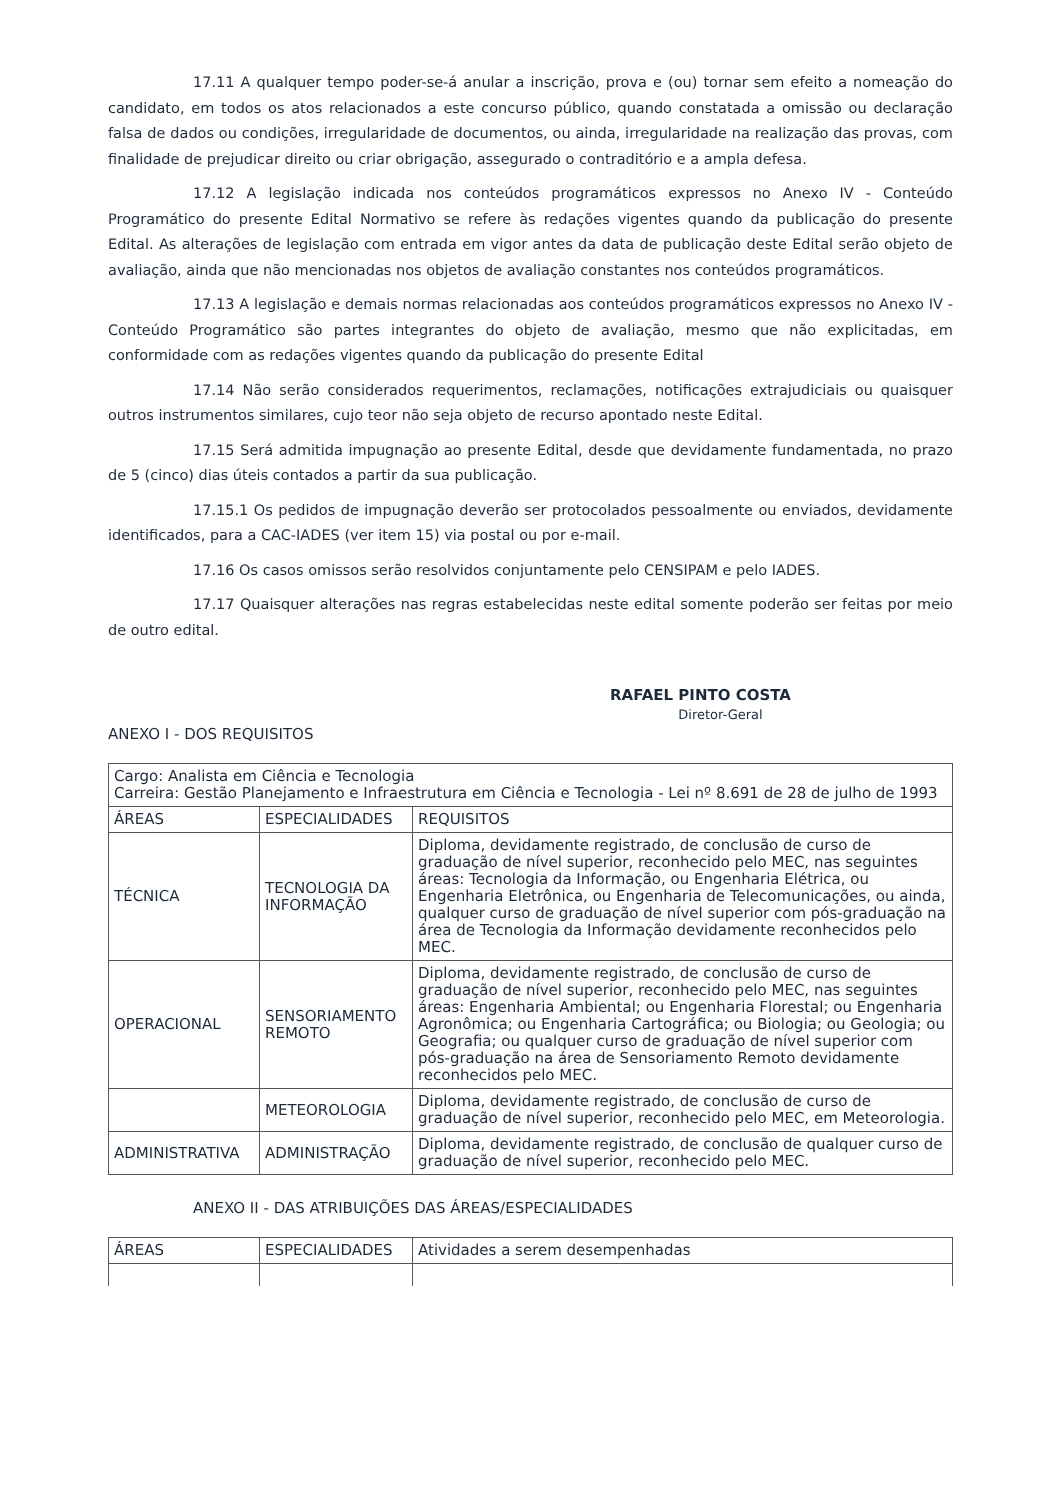17.11 A qualquer tempo poder-se-á anular a inscrição, prova e (ou) tornar sem efeito a nomeação do candidato, em todos os atos relacionados a este concurso público, quando constatada a omissão ou declaração falsa de dados ou condições, irregularidade de documentos, ou ainda, irregularidade na realização das provas, com finalidade de prejudicar direito ou criar obrigação, assegurado o contraditório e a ampla defesa.
17.12 A legislação indicada nos conteúdos programáticos expressos no Anexo IV - Conteúdo Programático do presente Edital Normativo se refere às redações vigentes quando da publicação do presente Edital. As alterações de legislação com entrada em vigor antes da data de publicação deste Edital serão objeto de avaliação, ainda que não mencionadas nos objetos de avaliação constantes nos conteúdos programáticos.
17.13 A legislação e demais normas relacionadas aos conteúdos programáticos expressos no Anexo IV - Conteúdo Programático são partes integrantes do objeto de avaliação, mesmo que não explicitadas, em conformidade com as redações vigentes quando da publicação do presente Edital
17.14 Não serão considerados requerimentos, reclamações, notificações extrajudiciais ou quaisquer outros instrumentos similares, cujo teor não seja objeto de recurso apontado neste Edital.
17.15 Será admitida impugnação ao presente Edital, desde que devidamente fundamentada, no prazo de 5 (cinco) dias úteis contados a partir da sua publicação.
17.15.1 Os pedidos de impugnação deverão ser protocolados pessoalmente ou enviados, devidamente identificados, para a CAC-IADES (ver item 15) via postal ou por e-mail.
17.16 Os casos omissos serão resolvidos conjuntamente pelo CENSIPAM e pelo IADES.
17.17 Quaisquer alterações nas regras estabelecidas neste edital somente poderão ser feitas por meio de outro edital.
RAFAEL PINTO COSTA
Diretor-Geral
ANEXO I - DOS REQUISITOS
| Cargo: Analista em Ciência e Tecnologia Carreira: Gestão Planejamento e Infraestrutura em Ciência e Tecnologia - Lei nº 8.691 de 28 de julho de 1993 | | |
| ÁREAS | ESPECIALIDADES | REQUISITOS |
| TÉCNICA | TECNOLOGIA DA INFORMAÇÃO | Diploma, devidamente registrado, de conclusão de curso de graduação de nível superior, reconhecido pelo MEC, nas seguintes áreas: Tecnologia da Informação, ou Engenharia Elétrica, ou Engenharia Eletrônica, ou Engenharia de Telecomunicações, ou ainda, qualquer curso de graduação de nível superior com pós-graduação na área de Tecnologia da Informação devidamente reconhecidos pelo MEC. |
| OPERACIONAL | SENSORIAMENTO REMOTO | Diploma, devidamente registrado, de conclusão de curso de graduação de nível superior, reconhecido pelo MEC, nas seguintes áreas: Engenharia Ambiental; ou Engenharia Florestal; ou Engenharia Agronômica; ou Engenharia Cartográfica; ou Biologia; ou Geologia; ou Geografia; ou qualquer curso de graduação de nível superior com pós-graduação na área de Sensoriamento Remoto devidamente reconhecidos pelo MEC. |
| | METEOROLOGIA | Diploma, devidamente registrado, de conclusão de curso de graduação de nível superior, reconhecido pelo MEC, em Meteorologia. |
| ADMINISTRATIVA | ADMINISTRAÇÃO | Diploma, devidamente registrado, de conclusão de qualquer curso de graduação de nível superior, reconhecido pelo MEC. |
ANEXO II - DAS ATRIBUIÇÕES DAS ÁREAS/ESPECIALIDADES
| ÁREAS | ESPECIALIDADES | Atividades a serem desempenhadas |